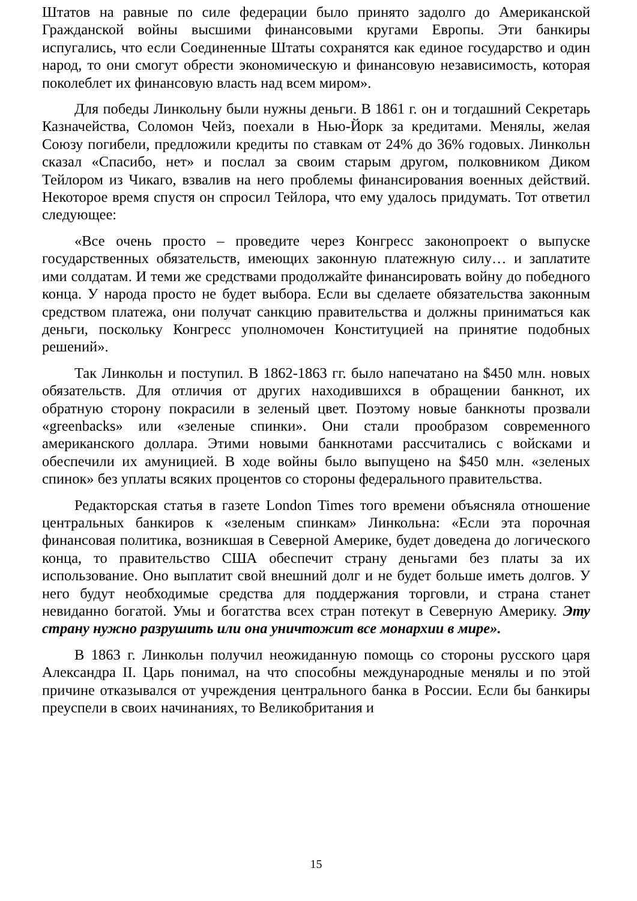Штатов на равные по силе федерации было принято задолго до Американской Гражданской войны высшими финансовыми кругами Европы. Эти банкиры испугались, что если Соединенные Штаты сохранятся как единое государство и один народ, то они смогут обрести экономическую и финансовую независимость, которая поколеблет их финансовую власть над всем миром».
Для победы Линкольну были нужны деньги. В 1861 г. он и тогдашний Секретарь Казначейства, Соломон Чейз, поехали в Нью-Йорк за кредитами. Менялы, желая Союзу погибели, предложили кредиты по ставкам от 24% до 36% годовых. Линкольн сказал «Спасибо, нет» и послал за своим старым другом, полковником Диком Тейлором из Чикаго, взвалив на него проблемы финансирования военных действий. Некоторое время спустя он спросил Тейлора, что ему удалось придумать. Тот ответил следующее:
«Все очень просто – проведите через Конгресс законопроект о выпуске государственных обязательств, имеющих законную платежную силу… и заплатите ими солдатам. И теми же средствами продолжайте финансировать войну до победного конца. У народа просто не будет выбора. Если вы сделаете обязательства законным средством платежа, они получат санкцию правительства и должны приниматься как деньги, поскольку Конгресс уполномочен Конституцией на принятие подобных решений».
Так Линкольн и поступил. В 1862-1863 гг. было напечатано на $450 млн. новых обязательств. Для отличия от других находившихся в обращении банкнот, их обратную сторону покрасили в зеленый цвет. Поэтому новые банкноты прозвали «greenbacks» или «зеленые спинки». Они стали прообразом современного американского доллара. Этими новыми банкнотами рассчитались с войсками и обеспечили их амуницией. В ходе войны было выпущено на $450 млн. «зеленых спинок» без уплаты всяких процентов со стороны федерального правительства.
Редакторская статья в газете London Times того времени объясняла отношение центральных банкиров к «зеленым спинкам» Линкольна: «Если эта порочная финансовая политика, возникшая в Северной Америке, будет доведена до логического конца, то правительство США обеспечит страну деньгами без платы за их использование. Оно выплатит свой внешний долг и не будет больше иметь долгов. У него будут необходимые средства для поддержания торговли, и страна станет невиданно богатой. Умы и богатства всех стран потекут в Северную Америку. Эту страну нужно разрушить или она уничтожит все монархии в мире».
В 1863 г. Линкольн получил неожиданную помощь со стороны русского царя Александра II. Царь понимал, на что способны международные менялы и по этой причине отказывался от учреждения центрального банка в России. Если бы банкиры преуспели в своих начинаниях, то Великобритания и
15